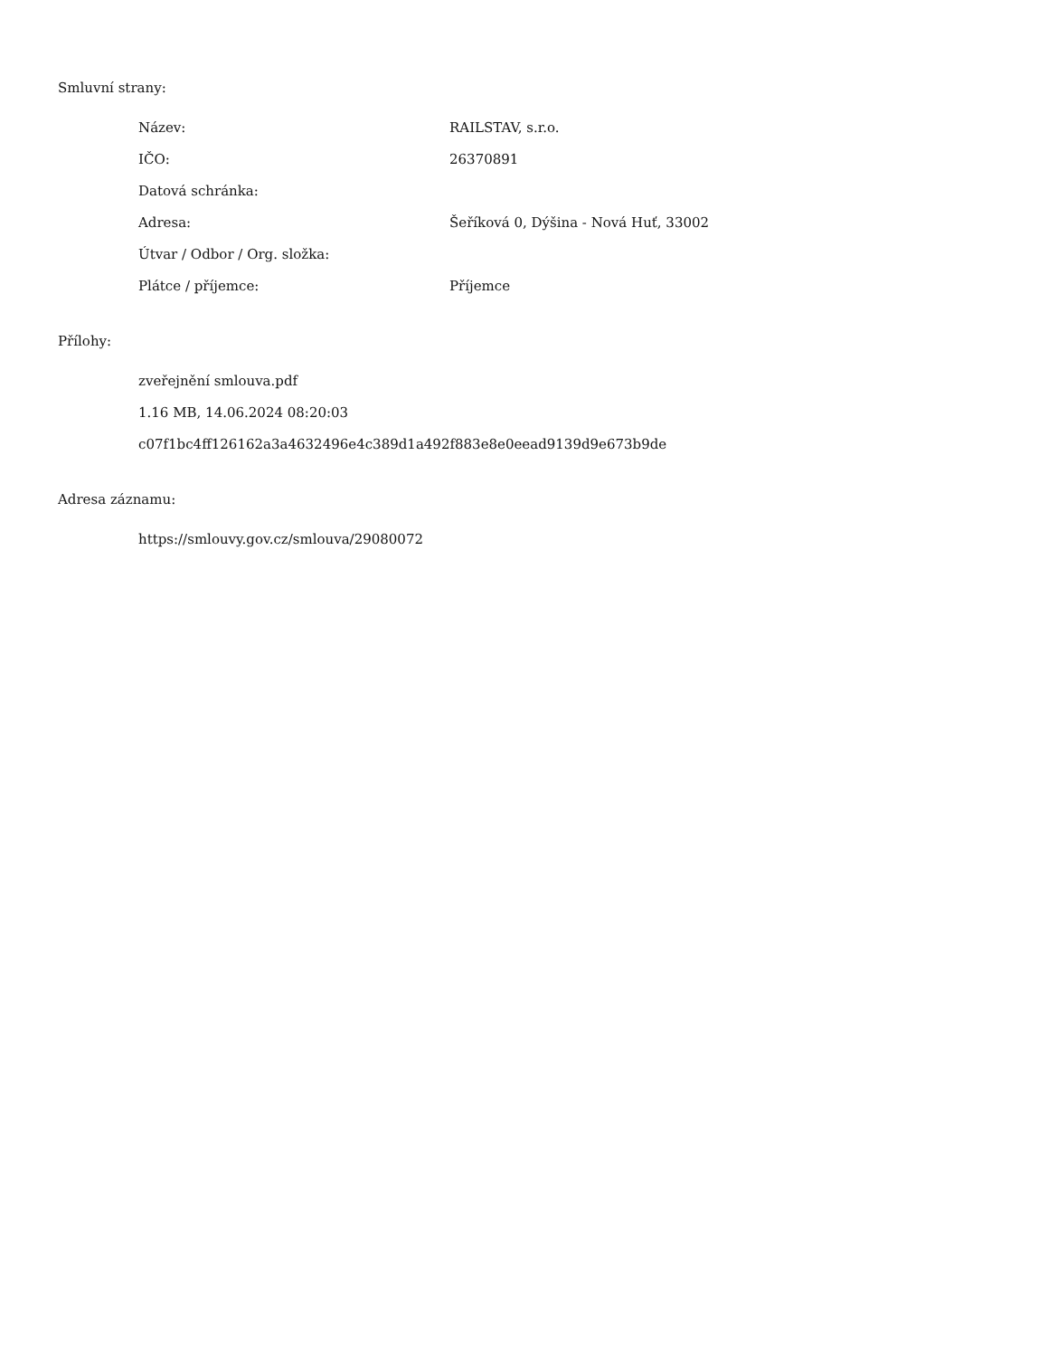Smluvní strany:
| Název: | RAILSTAV, s.r.o. |
| IČO: | 26370891 |
| Datová schránka: | |
| Adresa: | Šeříková 0, Dýšina - Nová Huť, 33002 |
| Útvar / Odbor / Org. složka: | |
| Plátce / příjemce: | Příjemce |
Přílohy:
zveřejnění smlouva.pdf
1.16 MB, 14.06.2024 08:20:03
c07f1bc4ff126162a3a4632496e4c389d1a492f883e8e0eead9139d9e673b9de
Adresa záznamu:
https://smlouvy.gov.cz/smlouva/29080072